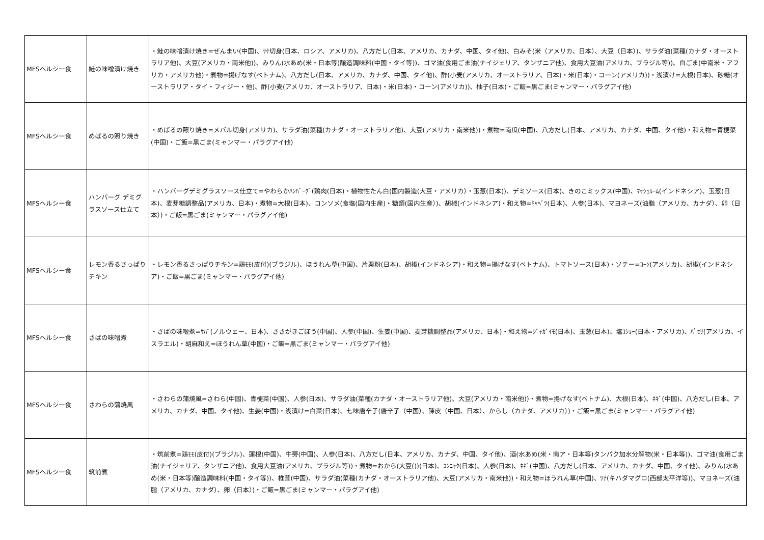| MFSヘルシー食 | 鮭の味噌漬け焼き | ・鮭の味噌漬け焼き=ぜんまい(中国)、ｻｹ切身(日本、ロシア、アメリカ)、八方だし(日本、アメリカ、カナダ、中国、タイ他)、白みそ(米（アメリカ、日本）、大豆（日本）)、サラダ油(菜種(カナダ・オーストラリア他)、大豆(アメリカ・南米他))、みりん(水あめ(米・日本等)醸造調味料(中国・タイ等))、ゴマ油(食用ごま油(ナイジェリア、タンザニア他)、食用大豆油(アメリカ、ブラジル等))、白ごま(中南米・アフリカ・アメリカ他)・煮物=揚げなす(ベトナム)、八方だし(日本、アメリカ、カナダ、中国、タイ他)、酢(小麦(アメリカ、オーストラリア、日本)・米(日本)・コーン(アメリカ))・浅漬け=大根(日本)、砂糖(オーストラリア・タイ・フィジー・他)、酢(小麦(アメリカ、オーストラリア、日本)・米(日本)・コーン(アメリカ))、柚子(日本)・ご飯=黒ごま(ミャンマー・パラグアイ他) |
| MFSヘルシー食 | めばるの照り焼き | ・めばるの照り焼き=メバル切身(アメリカ)、サラダ油(菜種(カナダ・オーストラリア他)、大豆(アメリカ・南米他))・煮物=南瓜(中国)、八方だし(日本、アメリカ、カナダ、中国、タイ他)・和え物=青梗菜(中国)・ご飯=黒ごま(ミャンマー・パラグアイ他) |
| MFSヘルシー食 | ハンバーグ デミグラスソース仕立て | ・ハンバーグデミグラスソース仕立て=やわらかﾊﾝﾊﾞｰｸﾞ(鶏肉(日本)・植物性たん白(国内製造(大豆・アメリカ）・玉葱(日本))、デミソース(日本)、きのこミックス(中国)、ﾏｯｼｭﾙｰﾑ(インドネシア)、玉葱(日本)、麦芽糖調整品(アメリカ、日本)・煮物=大根(日本)、コンソメ(食塩(国内生産)・糖類(国内生産）)、胡椒(インドネシア)・和え物=ｷｬﾍﾞﾂ(日本)、人参(日本)、マヨネーズ(油脂（アメリカ、カナダ）、卵（日本）)・ご飯=黒ごま(ミャンマー・パラグアイ他) |
| MFSヘルシー食 | レモン香るさっぱりチキン | ・レモン香るさっぱりチキン=鶏ﾓﾓ(皮付)(ブラジル)、ほうれん草(中国)、片栗粉(日本)、胡椒(インドネシア)・和え物=揚げなす(ベトナム)、トマトソース(日本)・ソテー=ｺｰﾝ(アメリカ)、胡椒(インドネシア)・ご飯=黒ごま(ミャンマー・パラグアイ他) |
| MFSヘルシー食 | さばの味噌煮 | ・さばの味噌煮=ｻﾊﾞ(ノルウェー、日本)、ささがきごぼう(中国)、人参(中国)、生姜(中国)、麦芽糖調整品(アメリカ、日本)・和え物=ｼﾞｬｶﾞｲﾓ(日本)、玉葱(日本)、塩ｺｼｮｰ(日本・アメリカ)、ﾊﾟｾﾘ(アメリカ、イスラエル)・胡麻和え=ほうれん草(中国)・ご飯=黒ごま(ミャンマー・パラグアイ他) |
| MFSヘルシー食 | さわらの蒲焼風 | ・さわらの蒲焼風=さわら(中国)、青梗菜(中国)、人参(日本)、サラダ油(菜種(カナダ・オーストラリア他)、大豆(アメリカ・南米他))・煮物=揚げなす(ベトナム)、大根(日本)、ﾈｷﾞ(中国)、八方だし(日本、アメリカ、カナダ、中国、タイ他)、生姜(中国)・浅漬け=白菜(日本)、七味唐辛子(唐辛子（中国）、陳皮（中国、日本）、からし（カナダ、アメリカ）)・ご飯=黒ごま(ミャンマー・パラグアイ他) |
| MFSヘルシー食 | 筑前煮 | ・筑前煮=鶏ﾓﾓ(皮付)(ブラジル)、蓮根(中国)、牛蒡(中国)、人参(日本)、八方だし(日本、アメリカ、カナダ、中国、タイ他)、酒(水あめ(米・南ア・日本等)タンパク加水分解物(米・日本等))、ゴマ油(食用ごま油(ナイジェリア、タンザニア他)、食用大豆油(アメリカ、ブラジル等))・煮物=おから(大豆())(日本)、ｺﾝﾆｬｸ(日本)、人参(日本)、ﾈｷﾞ(中国)、八方だし(日本、アメリカ、カナダ、中国、タイ他)、みりん(水あめ(米・日本等)醸造調味料(中国・タイ等))、椎茸(中国)、サラダ油(菜種(カナダ・オーストラリア他)、大豆(アメリカ・南米他))・和え物=ほうれん草(中国)、ﾂﾅ(キハダマグロ(西部太平洋等))、マヨネーズ(油脂（アメリカ、カナダ）、卵（日本）)・ご飯=黒ごま(ミャンマー・パラグアイ他) |